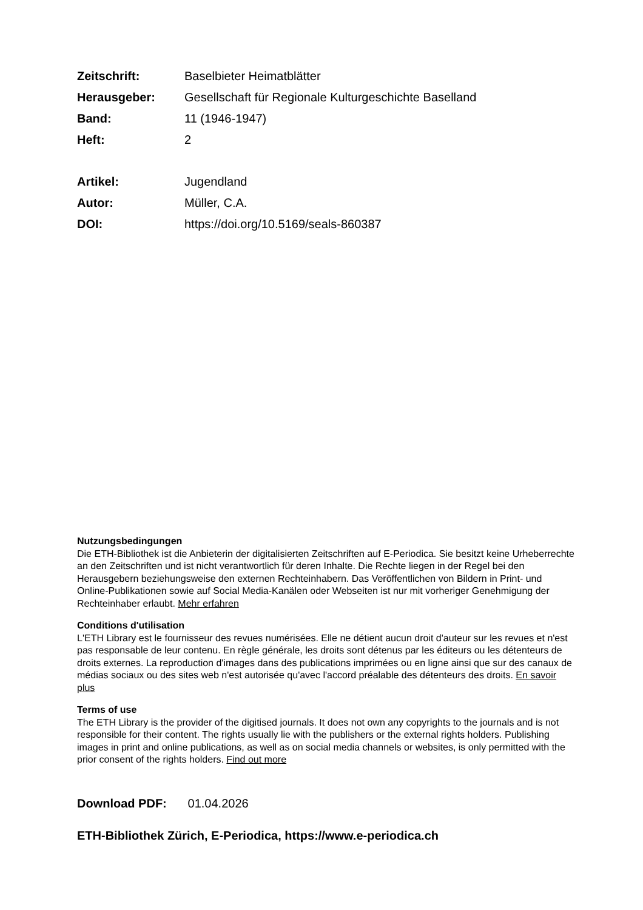Zeitschrift: Baselbieter Heimatblätter
Herausgeber: Gesellschaft für Regionale Kulturgeschichte Baselland
Band: 11 (1946-1947)
Heft: 2
Artikel: Jugendland
Autor: Müller, C.A.
DOI: https://doi.org/10.5169/seals-860387
Nutzungsbedingungen
Die ETH-Bibliothek ist die Anbieterin der digitalisierten Zeitschriften auf E-Periodica. Sie besitzt keine Urheberrechte an den Zeitschriften und ist nicht verantwortlich für deren Inhalte. Die Rechte liegen in der Regel bei den Herausgebern beziehungsweise den externen Rechteinhabern. Das Veröffentlichen von Bildern in Print- und Online-Publikationen sowie auf Social Media-Kanälen oder Webseiten ist nur mit vorheriger Genehmigung der Rechteinhaber erlaubt. Mehr erfahren
Conditions d'utilisation
L'ETH Library est le fournisseur des revues numérisées. Elle ne détient aucun droit d'auteur sur les revues et n'est pas responsable de leur contenu. En règle générale, les droits sont détenus par les éditeurs ou les détenteurs de droits externes. La reproduction d'images dans des publications imprimées ou en ligne ainsi que sur des canaux de médias sociaux ou des sites web n'est autorisée qu'avec l'accord préalable des détenteurs des droits. En savoir plus
Terms of use
The ETH Library is the provider of the digitised journals. It does not own any copyrights to the journals and is not responsible for their content. The rights usually lie with the publishers or the external rights holders. Publishing images in print and online publications, as well as on social media channels or websites, is only permitted with the prior consent of the rights holders. Find out more
Download PDF: 01.04.2026
ETH-Bibliothek Zürich, E-Periodica, https://www.e-periodica.ch